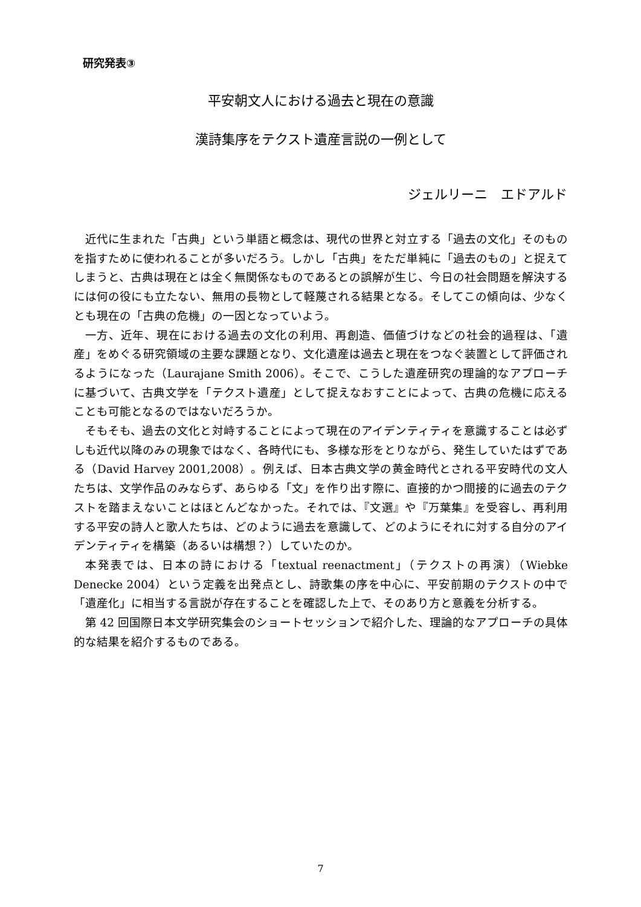研究発表③
平安朝文人における過去と現在の意識
漢詩集序をテクスト遺産言説の一例として
ジェルリーニ　エドアルド
近代に生まれた「古典」という単語と概念は、現代の世界と対立する「過去の文化」そのものを指すために使われることが多いだろう。しかし「古典」をただ単純に「過去のもの」と捉えてしまうと、古典は現在とは全く無関係なものであるとの誤解が生じ、今日の社会問題を解決するには何の役にも立たない、無用の長物として軽蔑される結果となる。そしてこの傾向は、少なくとも現在の「古典の危機」の一因となっていよう。
一方、近年、現在における過去の文化の利用、再創造、価値づけなどの社会的過程は、「遺産」をめぐる研究領域の主要な課題となり、文化遺産は過去と現在をつなぐ装置として評価されるようになった（Laurajane Smith 2006）。そこで、こうした遺産研究の理論的なアプローチに基づいて、古典文学を「テクスト遺産」として捉えなおすことによって、古典の危機に応えることも可能となるのではないだろうか。
そもそも、過去の文化と対峙することによって現在のアイデンティティを意識することは必ずしも近代以降のみの現象ではなく、各時代にも、多様な形をとりながら、発生していたはずである（David Harvey 2001,2008）。例えば、日本古典文学の黄金時代とされる平安時代の文人たちは、文学作品のみならず、あらゆる「文」を作り出す際に、直接的かつ間接的に過去のテクストを踏まえないことはほとんどなかった。それでは、『文選』や『万葉集』を受容し、再利用する平安の詩人と歌人たちは、どのように過去を意識して、どのようにそれに対する自分のアイデンティティを構築（あるいは構想？）していたのか。
本発表では、日本の詩における「textual reenactment」（テクストの再演）（Wiebke Denecke 2004）という定義を出発点とし、詩歌集の序を中心に、平安前期のテクストの中で「遺産化」に相当する言説が存在することを確認した上で、そのあり方と意義を分析する。
第 42 回国際日本文学研究集会のショートセッションで紹介した、理論的なアプローチの具体的な結果を紹介するものである。
7